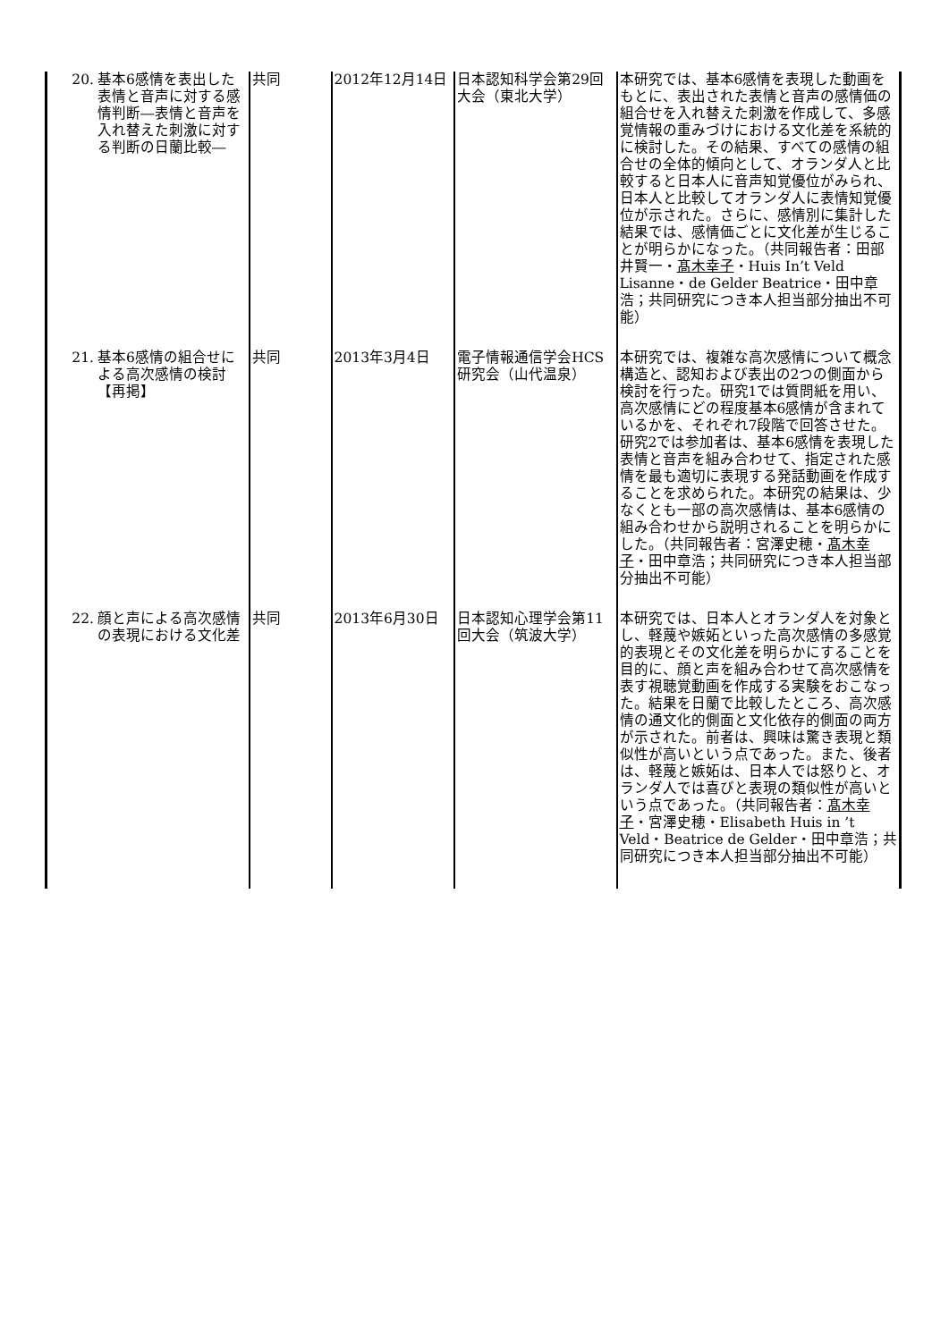| 20. 基本6感情を表出した表情と音声に対する感情判断―表情と音声を入れ替えた刺激に対する判断の日蘭比較― | 共同 | 2012年12月14日 | 日本認知科学会第29回大会（東北大学） | 本研究では、基本6感情を表現した動画をもとに、表出された表情と音声の感情価の組合せを入れ替えた刺激を作成して、多感覚情報の重みづけにおける文化差を系統的に検討した。その結果、すべての感情の組合せの全体的傾向として、オランダ人と比較すると日本人に音声知覚優位がみられ、日本人と比較してオランダ人に表情知覚優位が示された。さらに、感情別に集計した結果では、感情価ごとに文化差が生じることが明らかになった。（共同報告者：田部井賢一・ 髙木幸子 ・Huis In’t Veld Lisanne・de Gelder Beatrice・田中章浩；共同研究につき本人担当部分抽出不可能） |
| 21. 基本6感情の組合せによる高次感情の検討【再掲】 | 共同 | 2013年3月4日 | 電子情報通信学会HCS研究会（山代温泉） | 本研究では、複雑な高次感情について概念構造と、認知および表出の2つの側面から検討を行った。研究1では質問紙を用い、高次感情にどの程度基本6感情が含まれているかを、それぞれ7段階で回答させた。研究2では参加者は、基本6感情を表現した表情と音声を組み合わせて、指定された感情を最も適切に表現する発話動画を作成することを求められた。本研究の結果は、少なくとも一部の高次感情は、基本6感情の組み合わせから説明されることを明らかにした。（共同報告者：宮澤史穂・ 髙木幸子 ・田中章浩；共同研究につき本人担当部分抽出不可能） |
| 22. 顔と声による高次感情の表現における文化差 | 共同 | 2013年6月30日 | 日本認知心理学会第11回大会（筑波大学） | 本研究では、日本人とオランダ人を対象とし、軽蔑や嫉妬といった高次感情の多感覚的表現とその文化差を明らかにすることを目的に、顔と声を組み合わせて高次感情を表す視聴覚動画を作成する実験をおこなった。結果を日蘭で比較したところ、高次感情の通文化的側面と文化依存的側面の両方が示された。前者は、興味は驚き表現と類似性が高いという点であった。また、後者は、軽蔑と嫉妬は、日本人では怒りと、オランダ人では喜びと表現の類似性が高いという点であった。（共同報告者： 髙木幸子 ・宮澤史穂・Elisabeth Huis in ’t Veld・Beatrice de Gelder・田中章浩；共同研究につき本人担当部分抽出不可能） |